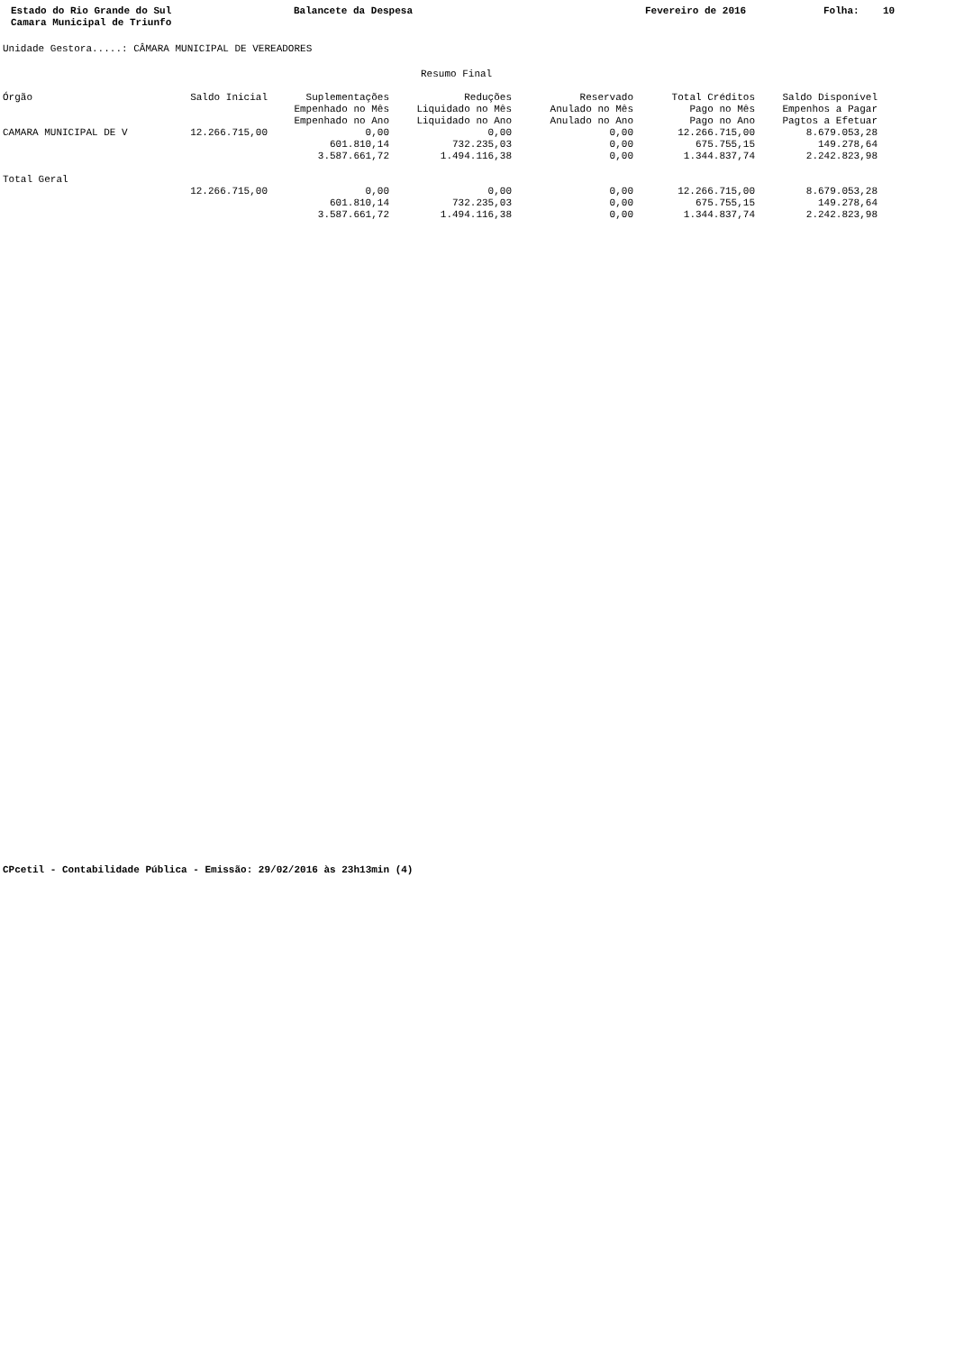Estado do Rio Grande do Sul Camara Municipal de Triunfo
Balancete da Despesa
Fevereiro de 2016
Folha: 10
Unidade Gestora.....: CÂMARA MUNICIPAL DE VEREADORES
Resumo Final
| Órgão | Saldo Inicial | Suplementações | Reduções | Reservado | Total Créditos | Saldo Disponível |
| --- | --- | --- | --- | --- | --- | --- |
| | | Empenhado no Mês | Liquidado no Mês | Anulado no Mês | Pago no Mês | Empenhos a Pagar |
| | | Empenhado no Ano | Liquidado no Ano | Anulado no Ano | Pago no Ano | Pagtos a Efetuar |
| CAMARA MUNICIPAL DE V | 12.266.715,00 | 0,00 | 0,00 | 0,00 | 12.266.715,00 | 8.679.053,28 |
| | | 601.810,14 | 732.235,03 | 0,00 | 675.755,15 | 149.278,64 |
| | | 3.587.661,72 | 1.494.116,38 | 0,00 | 1.344.837,74 | 2.242.823,98 |
| Total Geral | | | | | | |
| | 12.266.715,00 | 0,00 | 0,00 | 0,00 | 12.266.715,00 | 8.679.053,28 |
| | | 601.810,14 | 732.235,03 | 0,00 | 675.755,15 | 149.278,64 |
| | | 3.587.661,72 | 1.494.116,38 | 0,00 | 1.344.837,74 | 2.242.823,98 |
CPcetil - Contabilidade Pública - Emissão: 29/02/2016 às 23h13min (4)